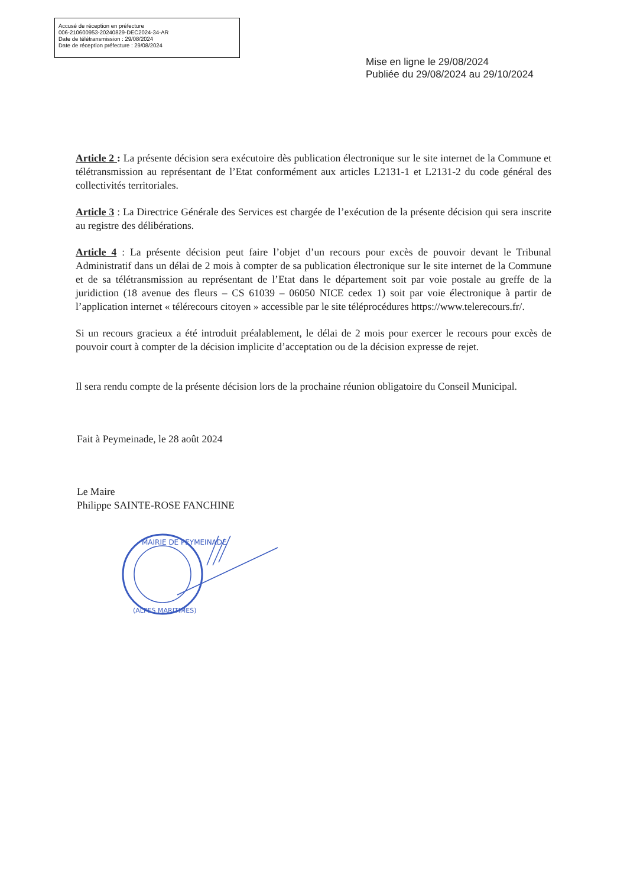Accusé de réception en préfecture
006-210600953-20240829-DEC2024-34-AR
Date de télétransmission : 29/08/2024
Date de réception préfecture : 29/08/2024
Mise en ligne le 29/08/2024
Publiée du 29/08/2024 au 29/10/2024
Article 2 : La présente décision sera exécutoire dès publication électronique sur le site internet de la Commune et télétransmission au représentant de l’Etat conformément aux articles L2131-1 et L2131-2 du code général des collectivités territoriales.
Article 3 : La Directrice Générale des Services est chargée de l’exécution de la présente décision qui sera inscrite au registre des délibérations.
Article 4 : La présente décision peut faire l’objet d’un recours pour excès de pouvoir devant le Tribunal Administratif dans un délai de 2 mois à compter de sa publication électronique sur le site internet de la Commune et de sa télétransmission au représentant de l’Etat dans le département soit par voie postale au greffe de la juridiction (18 avenue des fleurs – CS 61039 – 06050 NICE cedex 1) soit par voie électronique à partir de l’application internet « télérecours citoyen » accessible par le site téléprocédures https://www.telerecours.fr/.
Si un recours gracieux a été introduit préalablement, le délai de 2 mois pour exercer le recours pour excès de pouvoir court à compter de la décision implicite d’acceptation ou de la décision expresse de rejet.
Il sera rendu compte de la présente décision lors de la prochaine réunion obligatoire du Conseil Municipal.
Fait à Peymeinade, le 28 août 2024
Le Maire
Philippe SAINTE-ROSE FANCHINE
MAIRIE DE PEYMEINADE
(ALPES MARITIMES)